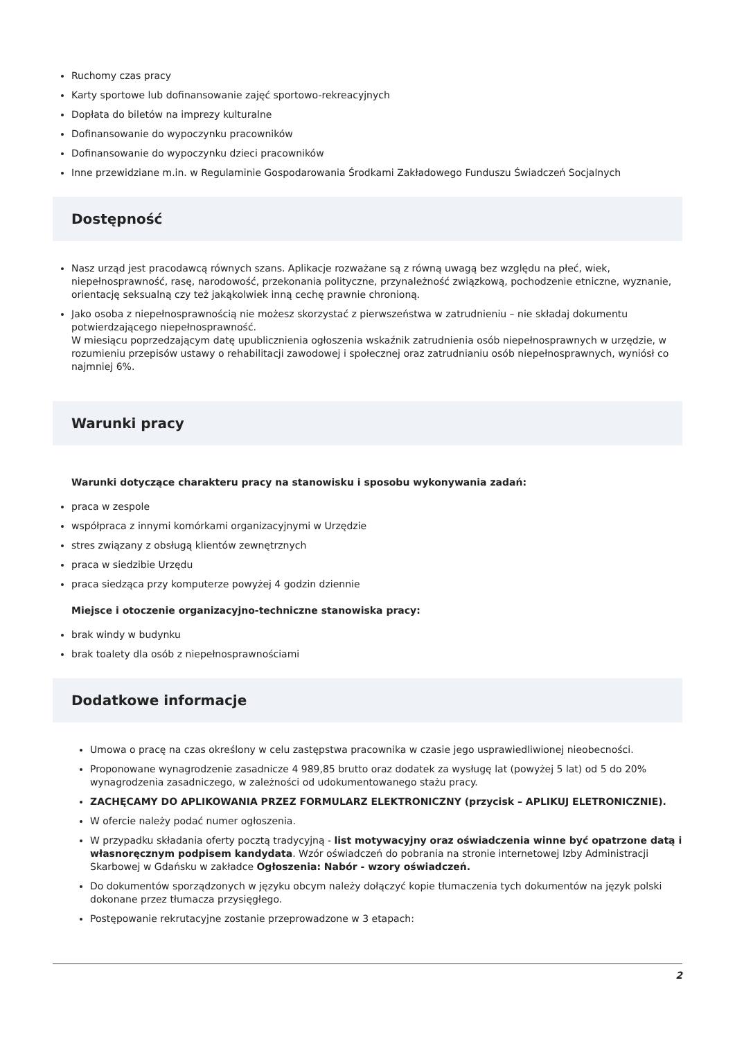Ruchomy czas pracy
Karty sportowe lub dofinansowanie zajęć sportowo-rekreacyjnych
Dopłata do biletów na imprezy kulturalne
Dofinansowanie do wypoczynku pracowników
Dofinansowanie do wypoczynku dzieci pracowników
Inne przewidziane m.in. w Regulaminie Gospodarowania Środkami Zakładowego Funduszu Świadczeń Socjalnych
Dostępność
Nasz urząd jest pracodawcą równych szans. Aplikacje rozważane są z równą uwagą bez względu na płeć, wiek, niepełnosprawność, rasę, narodowość, przekonania polityczne, przynależność związkową, pochodzenie etniczne, wyznanie, orientację seksualną czy też jakąkolwiek inną cechę prawnie chronioną.
Jako osoba z niepełnosprawnością nie możesz skorzystać z pierwszeństwa w zatrudnieniu – nie składaj dokumentu potwierdzającego niepełnosprawność.
W miesiącu poprzedzającym datę upublicznienia ogłoszenia wskaźnik zatrudnienia osób niepełnosprawnych w urzędzie, w rozumieniu przepisów ustawy o rehabilitacji zawodowej i społecznej oraz zatrudnianiu osób niepełnosprawnych, wyniósł co najmniej 6%.
Warunki pracy
Warunki dotyczące charakteru pracy na stanowisku i sposobu wykonywania zadań:
praca w zespole
współpraca z innymi komórkami organizacyjnymi w Urzędzie
stres związany z obsługą klientów zewnętrznych
praca w siedzibie Urzędu
praca siedząca przy komputerze powyżej 4 godzin dziennie
Miejsce i otoczenie organizacyjno-techniczne stanowiska pracy:
brak windy w budynku
brak toalety dla osób z niepełnosprawnościami
Dodatkowe informacje
Umowa o pracę na czas określony w celu zastępstwa pracownika w czasie jego usprawiedliwionej nieobecności.
Proponowane wynagrodzenie zasadnicze 4 989,85 brutto oraz dodatek za wysługę lat (powyżej 5 lat) od 5 do 20% wynagrodzenia zasadniczego, w zależności od udokumentowanego stażu pracy.
ZACHĘCAMY DO APLIKOWANIA PRZEZ FORMULARZ ELEKTRONICZNY (przycisk – APLIKUJ ELETRONICZNIE).
W ofercie należy podać numer ogłoszenia.
W przypadku składania oferty pocztą tradycyjną - list motywacyjny oraz oświadczenia winne być opatrzone datą i własnoręcznym podpisem kandydata. Wzór oświadczeń do pobrania na stronie internetowej Izby Administracji Skarbowej w Gdańsku w zakładce Ogłoszenia: Nabór - wzory oświadczeń.
Do dokumentów sporządzonych w języku obcym należy dołączyć kopie tłumaczenia tych dokumentów na język polski dokonane przez tłumacza przysięgłego.
Postępowanie rekrutacyjne zostanie przeprowadzone w 3 etapach:
2